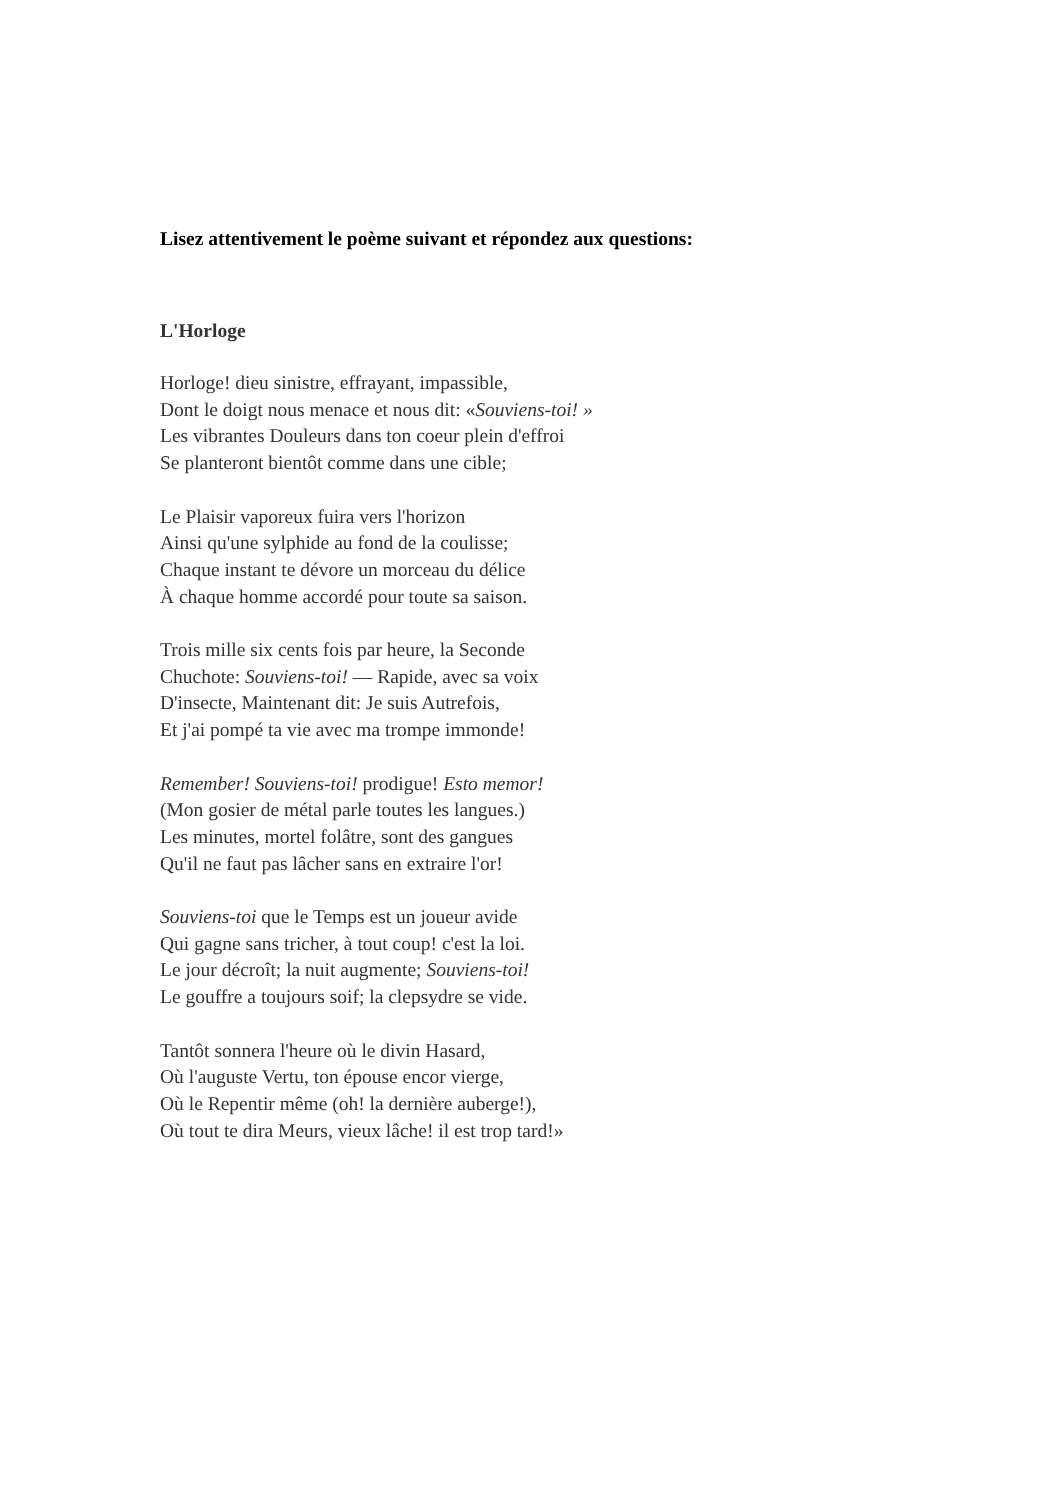Lisez attentivement le poème suivant et répondez aux questions:
L'Horloge
Horloge! dieu sinistre, effrayant, impassible,
Dont le doigt nous menace et nous dit: «Souviens-toi! »
Les vibrantes Douleurs dans ton coeur plein d'effroi
Se planteront bientôt comme dans une cible;
Le Plaisir vaporeux fuira vers l'horizon
Ainsi qu'une sylphide au fond de la coulisse;
Chaque instant te dévore un morceau du délice
À chaque homme accordé pour toute sa saison.
Trois mille six cents fois par heure, la Seconde
Chuchote: Souviens-toi! — Rapide, avec sa voix
D'insecte, Maintenant dit: Je suis Autrefois,
Et j'ai pompé ta vie avec ma trompe immonde!
Remember! Souviens-toi! prodigue! Esto memor!
(Mon gosier de métal parle toutes les langues.)
Les minutes, mortel folâtre, sont des gangues
Qu'il ne faut pas lâcher sans en extraire l'or!
Souviens-toi que le Temps est un joueur avide
Qui gagne sans tricher, à tout coup! c'est la loi.
Le jour décroît; la nuit augmente; Souviens-toi!
Le gouffre a toujours soif; la clepsydre se vide.
Tantôt sonnera l'heure où le divin Hasard,
Où l'auguste Vertu, ton épouse encor vierge,
Où le Repentir même (oh! la dernière auberge!),
Où tout te dira Meurs, vieux lâche! il est trop tard!»